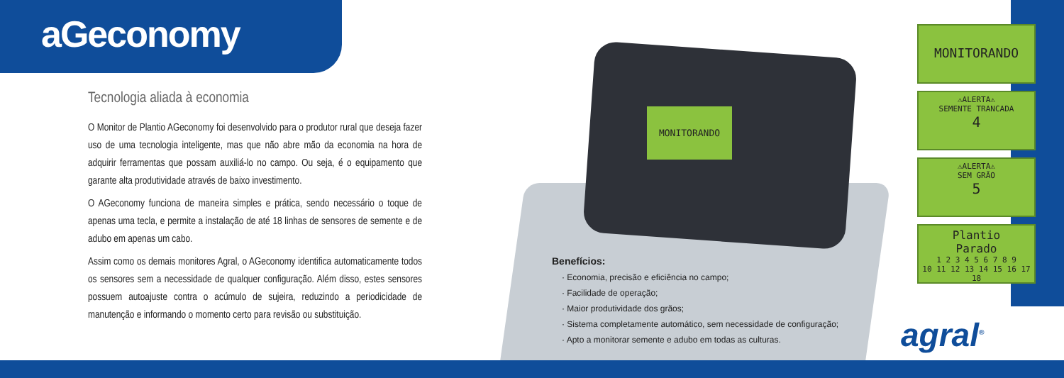aGeconomy
Tecnologia aliada à economia
O Monitor de Plantio AGeconomy foi desenvolvido para o produtor rural que deseja fazer uso de uma tecnologia inteligente, mas que não abre mão da economia na hora de adquirir ferramentas que possam auxiliá-lo no campo. Ou seja, é o equipamento que garante alta produtividade através de baixo investimento.
O AGeconomy funciona de maneira simples e prática, sendo necessário o toque de apenas uma tecla, e permite a instalação de até 18 linhas de sensores de semente e de adubo em apenas um cabo.
Assim como os demais monitores Agral, o AGeconomy identifica automaticamente todos os sensores sem a necessidade de qualquer configuração. Além disso, estes sensores possuem autoajuste contra o acúmulo de sujeira, reduzindo a periodicidade de manutenção e informando o momento certo para revisão ou substituição.
MONITORANDO
Benefícios:
· Economia, precisão e eficiência no campo;
· Facilidade de operação;
· Maior produtividade dos grãos;
· Sistema completamente automático, sem necessidade de configuração;
· Apto a monitorar semente e adubo em todas as culturas.
MONITORANDO
⚠ALERTA⚠
SEMENTE TRANCADA
4
⚠ALERTA⚠
SEM GRÃO
5
Plantio
Parado
1 2 3 4 5 6 7 8 9
10 11 12 13 14 15 16 17 18
agral<sup>®</sup>